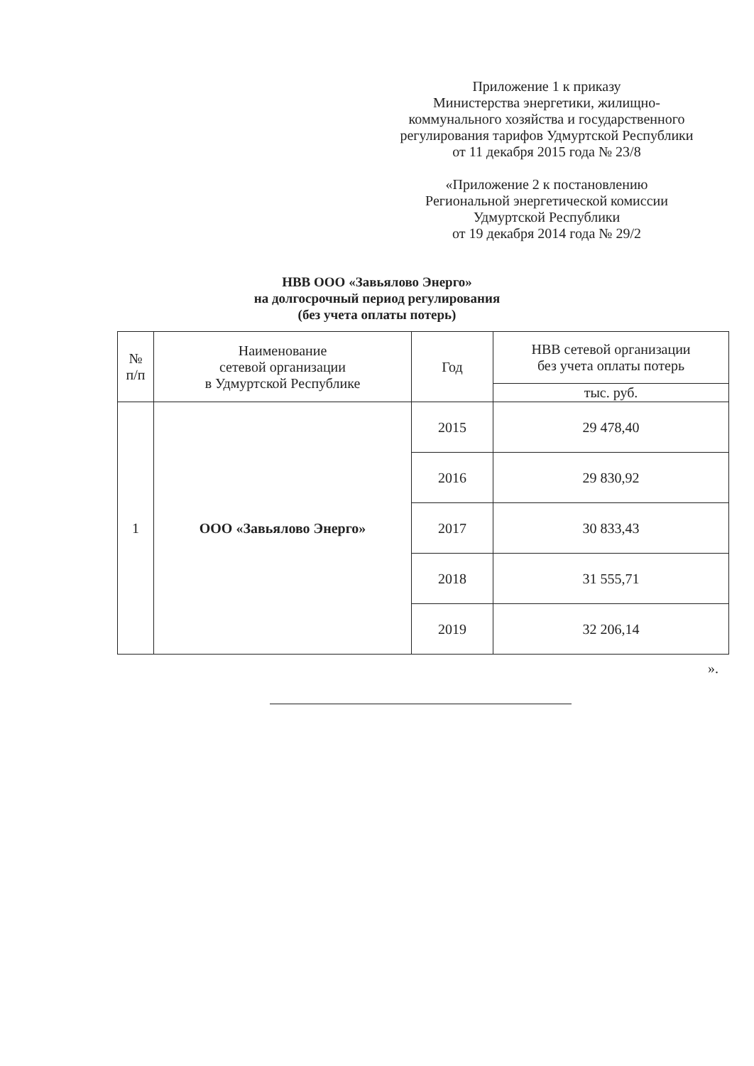Приложение 1 к приказу
Министерства энергетики, жилищно-
коммунального хозяйства и государственного
регулирования тарифов Удмуртской Республики
от 11 декабря 2015 года № 23/8
«Приложение 2 к постановлению
Региональной энергетической комиссии
Удмуртской Республики
от 19 декабря 2014 года № 29/2
НВВ ООО «Завьялово Энерго»
на долгосрочный период регулирования
(без учета оплаты потерь)
| № п/п | Наименование сетевой организации в Удмуртской Республике | Год | НВВ сетевой организации без учета оплаты потерь |
| --- | --- | --- | --- |
| | | | тыс. руб. |
| 1 | ООО «Завьялово Энерго» | 2015 | 29 478,40 |
| | | 2016 | 29 830,92 |
| | | 2017 | 30 833,43 |
| | | 2018 | 31 555,71 |
| | | 2019 | 32 206,14 |
».